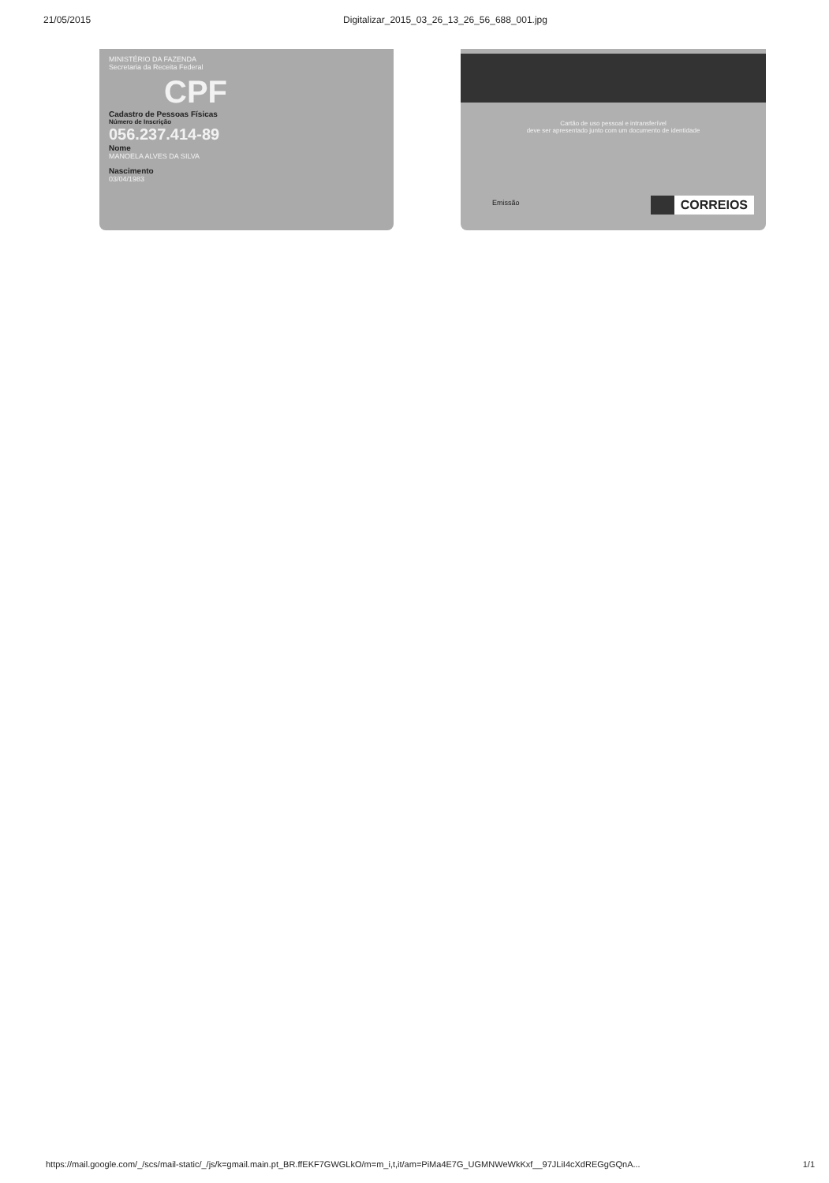21/05/2015 Digitalizar_2015_03_26_13_26_56_688_001.jpg
MINISTÉRIO DA FAZENDA
Secretaria da Receita Federal
CPF
Cadastro de Pessoas Físicas
Número de Inscrição
056.237.414-89
Nome
MANOELA ALVES DA SILVA
Nascimento
03/04/1983
Cartão de uso pessoal e intransferível
deve ser apresentado junto com um documento de identidade
Emissão CORREIOS
https://mail.google.com/_/scs/mail-static/_/js/k=gmail.main.pt_BR.ffEKF7GWGLkO/m=m_i,t,it/am=PiMa4E7G_UGMNWeWkKxf__97JLiI4cXdREGgGQnA... 1/1